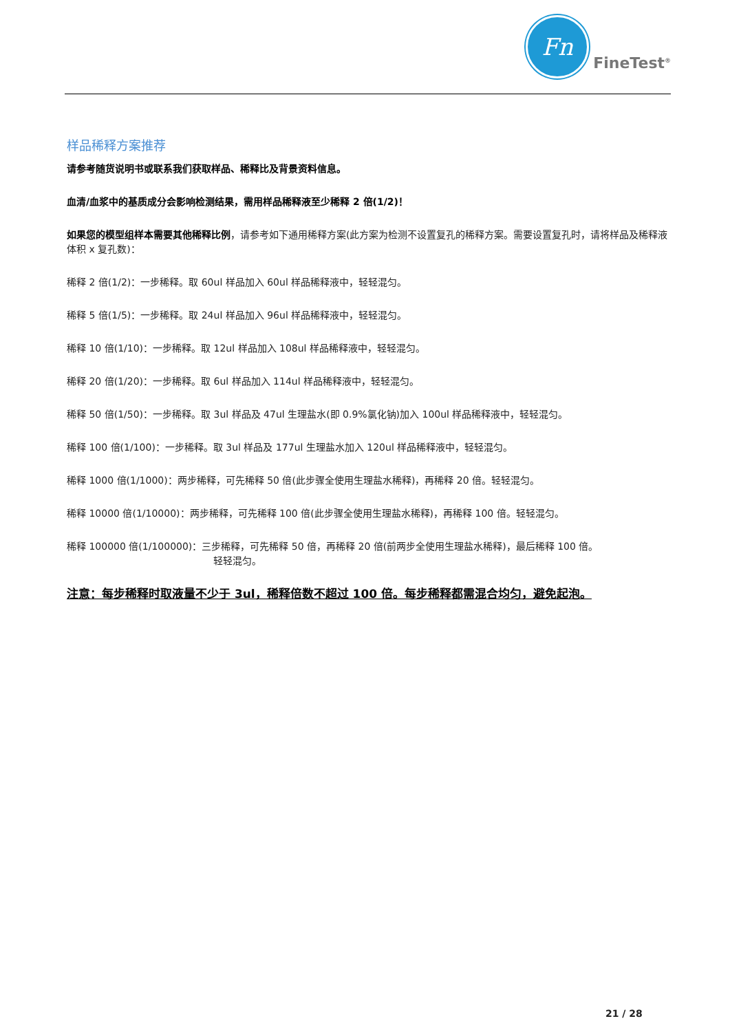Fn
FineTest<sup>®</sup>
样品稀释方案推荐
请参考随货说明书或联系我们获取样品、稀释比及背景资料信息。
血清/血浆中的基质成分会影响检测结果，需用样品稀释液至少稀释 2 倍(1/2)！
如果您的模型组样本需要其他稀释比例，请参考如下通用稀释方案(此方案为检测不设置复孔的稀释方案。需要设置复孔时，请将样品及稀释液体积 x 复孔数)：
稀释 2 倍(1/2)：一步稀释。取 60ul 样品加入 60ul 样品稀释液中，轻轻混匀。
稀释 5 倍(1/5)：一步稀释。取 24ul 样品加入 96ul 样品稀释液中，轻轻混匀。
稀释 10 倍(1/10)：一步稀释。取 12ul 样品加入 108ul 样品稀释液中，轻轻混匀。
稀释 20 倍(1/20)：一步稀释。取 6ul 样品加入 114ul 样品稀释液中，轻轻混匀。
稀释 50 倍(1/50)：一步稀释。取 3ul 样品及 47ul 生理盐水(即 0.9%氯化钠)加入 100ul 样品稀释液中，轻轻混匀。
稀释 100 倍(1/100)：一步稀释。取 3ul 样品及 177ul 生理盐水加入 120ul 样品稀释液中，轻轻混匀。
稀释 1000 倍(1/1000)：两步稀释，可先稀释 50 倍(此步骤全使用生理盐水稀释)，再稀释 20 倍。轻轻混匀。
稀释 10000 倍(1/10000)：两步稀释，可先稀释 100 倍(此步骤全使用生理盐水稀释)，再稀释 100 倍。轻轻混匀。
稀释 100000 倍(1/100000)：三步稀释，可先稀释 50 倍，再稀释 20 倍(前两步全使用生理盐水稀释)，最后稀释 100 倍。
轻轻混匀。
注意：每步稀释时取液量不少于 3ul，稀释倍数不超过 100 倍。每步稀释都需混合均匀，避免起泡。
21 / 28